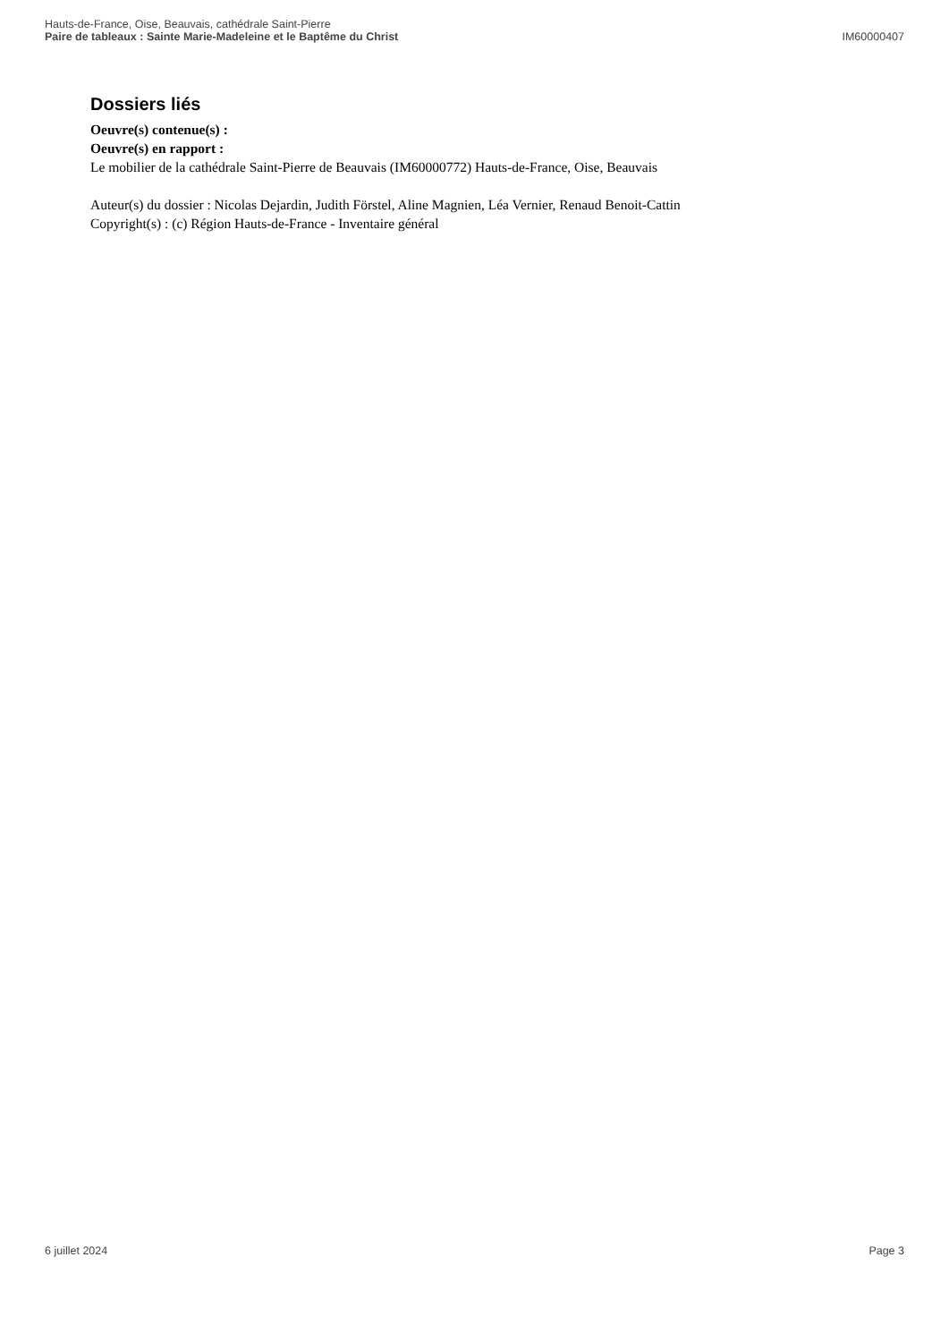Hauts-de-France, Oise, Beauvais, cathédrale Saint-Pierre
Paire de tableaux : Sainte Marie-Madeleine et le Baptême du Christ
IM60000407
Dossiers liés
Oeuvre(s) contenue(s) :
Oeuvre(s) en rapport :
Le mobilier de la cathédrale Saint-Pierre de Beauvais (IM60000772) Hauts-de-France, Oise, Beauvais
Auteur(s) du dossier : Nicolas Dejardin, Judith Förstel, Aline Magnien, Léa Vernier, Renaud Benoit-Cattin
Copyright(s) : (c) Région Hauts-de-France - Inventaire général
6 juillet 2024 Page 3